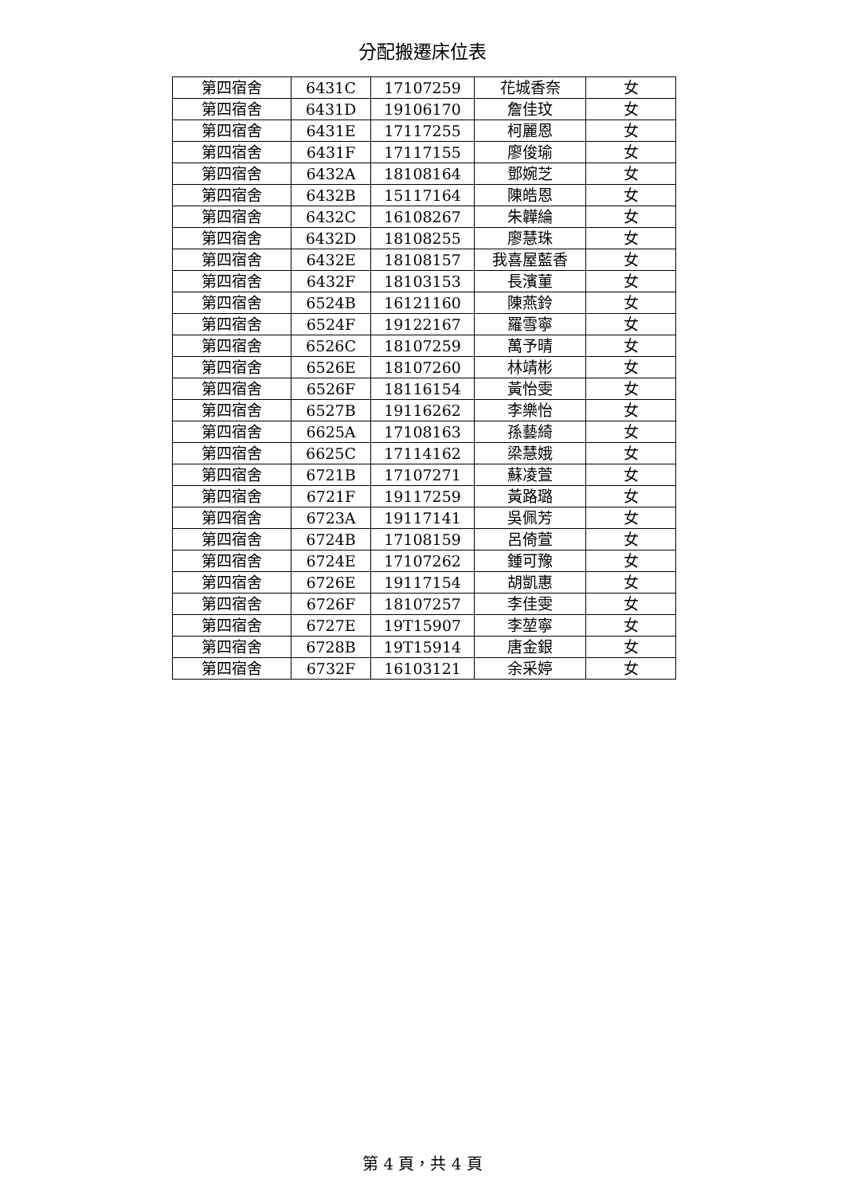分配搬遷床位表
| 第四宿舍 | 6431C | 17107259 | 花城香奈 | 女 |
| 第四宿舍 | 6431D | 19106170 | 詹佳玟 | 女 |
| 第四宿舍 | 6431E | 17117255 | 柯麗恩 | 女 |
| 第四宿舍 | 6431F | 17117155 | 廖俊瑜 | 女 |
| 第四宿舍 | 6432A | 18108164 | 鄧婉芝 | 女 |
| 第四宿舍 | 6432B | 15117164 | 陳皓恩 | 女 |
| 第四宿舍 | 6432C | 16108267 | 朱韡綸 | 女 |
| 第四宿舍 | 6432D | 18108255 | 廖慧珠 | 女 |
| 第四宿舍 | 6432E | 18108157 | 我喜屋藍香 | 女 |
| 第四宿舍 | 6432F | 18103153 | 長濱菫 | 女 |
| 第四宿舍 | 6524B | 16121160 | 陳燕鈴 | 女 |
| 第四宿舍 | 6524F | 19122167 | 羅雪寧 | 女 |
| 第四宿舍 | 6526C | 18107259 | 萬予晴 | 女 |
| 第四宿舍 | 6526E | 18107260 | 林靖彬 | 女 |
| 第四宿舍 | 6526F | 18116154 | 黃怡雯 | 女 |
| 第四宿舍 | 6527B | 19116262 | 李樂怡 | 女 |
| 第四宿舍 | 6625A | 17108163 | 孫藝綺 | 女 |
| 第四宿舍 | 6625C | 17114162 | 梁慧娥 | 女 |
| 第四宿舍 | 6721B | 17107271 | 蘇凌萱 | 女 |
| 第四宿舍 | 6721F | 19117259 | 黃路璐 | 女 |
| 第四宿舍 | 6723A | 19117141 | 吳佩芳 | 女 |
| 第四宿舍 | 6724B | 17108159 | 呂倚萱 | 女 |
| 第四宿舍 | 6724E | 17107262 | 鍾可豫 | 女 |
| 第四宿舍 | 6726E | 19117154 | 胡凱惠 | 女 |
| 第四宿舍 | 6726F | 18107257 | 李佳雯 | 女 |
| 第四宿舍 | 6727E | 19T15907 | 李堃寧 | 女 |
| 第四宿舍 | 6728B | 19T15914 | 唐金銀 | 女 |
| 第四宿舍 | 6732F | 16103121 | 余采婷 | 女 |
第 4 頁，共 4 頁